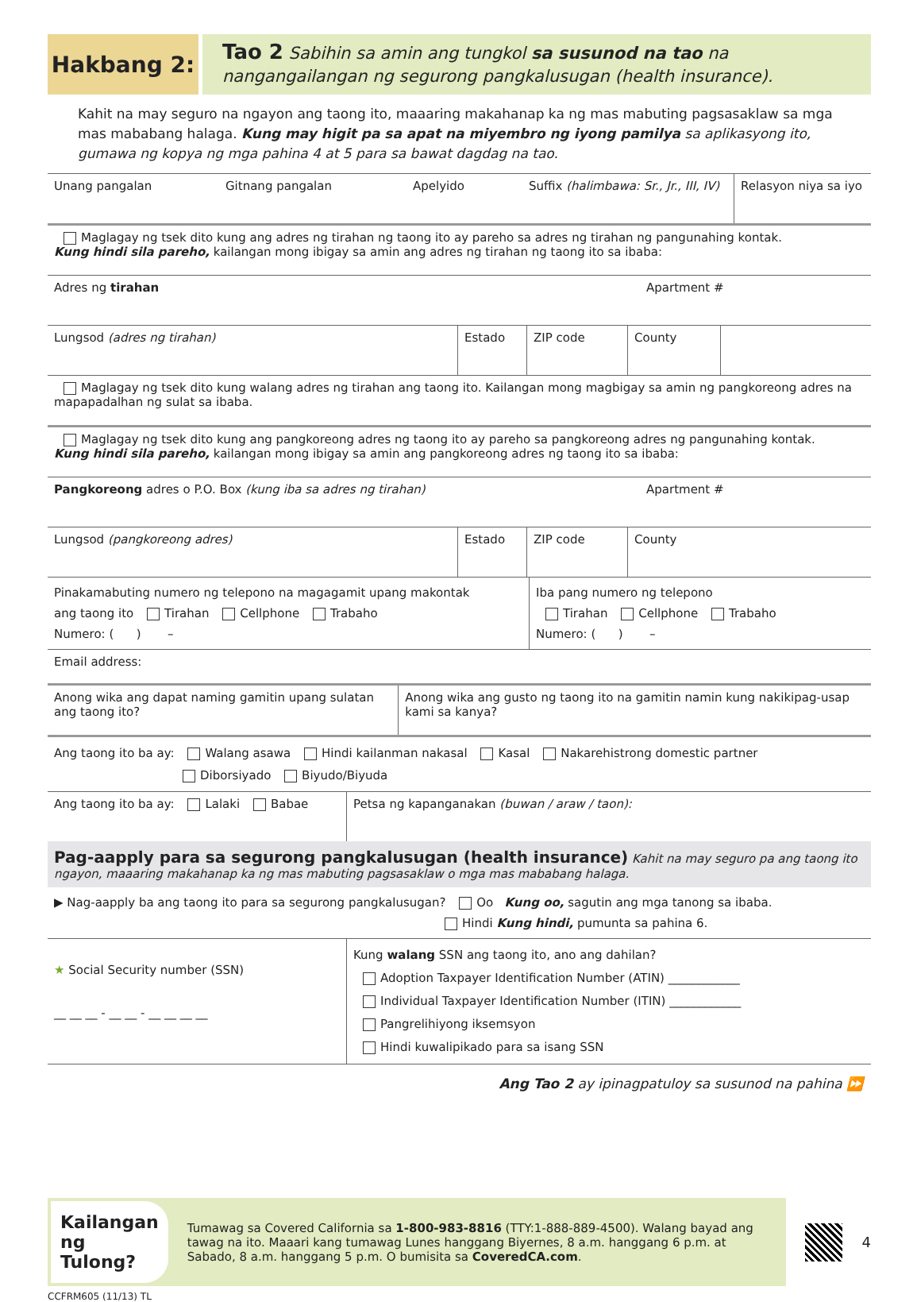Hakbang 2:
Tao 2 Sabihin sa amin ang tungkol sa susunod na tao na nangangailangan ng segurong pangkalusugan (health insurance).
Kahit na may seguro na ngayon ang taong ito, maaaring makahanap ka ng mas mabuting pagsasaklaw sa mga mas mababang halaga. Kung may higit pa sa apat na miyembro ng iyong pamilya sa aplikasyong ito, gumawa ng kopya ng mga pahina 4 at 5 para sa bawat dagdag na tao.
Unang pangalan Gitnang pangalan Apelyido Suffix (halimbawa: Sr., Jr., III, IV)
Relasyon niya sa iyo
Maglagay ng tsek dito kung ang adres ng tirahan ng taong ito ay pareho sa adres ng tirahan ng pangunahing kontak.
Kung hindi sila pareho, kailangan mong ibigay sa amin ang adres ng tirahan ng taong ito sa ibaba:
Adres ng tirahan Apartment #
Lungsod (adres ng tirahan) Estado ZIP code County
Maglagay ng tsek dito kung walang adres ng tirahan ang taong ito. Kailangan mong magbigay sa amin ng pangkoreong adres na mapapadalhan ng sulat sa ibaba.
Maglagay ng tsek dito kung ang pangkoreong adres ng taong ito ay pareho sa pangkoreong adres ng pangunahing kontak.
Kung hindi sila pareho, kailangan mong ibigay sa amin ang pangkoreong adres ng taong ito sa ibaba:
Pangkoreong adres o P.O. Box (kung iba sa adres ng tirahan) Apartment #
Lungsod (pangkoreong adres) Estado ZIP code County
Pinakamabuting numero ng telepono na magagamit upang makontak
ang taong ito Tirahan Cellphone Trabaho
Numero: ( ) –
Iba pang numero ng telepono
Tirahan Cellphone Trabaho
Numero: ( ) –
Email address:
Anong wika ang dapat naming gamitin upang sulatan ang taong ito?
Anong wika ang gusto ng taong ito na gamitin namin kung nakikipag-usap kami sa kanya?
Ang taong ito ba ay: Walang asawa Hindi kailanman nakasal Kasal Nakarehistrong domestic partner
Diborsiyado Biyudo/Biyuda
Ang taong ito ba ay: Lalaki Babae Petsa ng kapanganakan (buwan / araw / taon):
Pag-aapply para sa segurong pangkalusugan (health insurance) Kahit na may seguro pa ang taong ito ngayon, maaaring makahanap ka ng mas mabuting pagsasaklaw o mga mas mababang halaga.
▶ Nag-aapply ba ang taong ito para sa segurong pangkalusugan? Oo Kung oo, sagutin ang mga tanong sa ibaba.
Hindi Kung hindi, pumunta sa pahina 6.
★ Social Security number (SSN)
__ __ __ - __ __ - __ __ __ __
Kung walang SSN ang taong ito, ano ang dahilan?
Adoption Taxpayer Identification Number (ATIN) ____________
Individual Taxpayer Identification Number (ITIN) ____________
Pangrelihiyong iksemsyon
Hindi kuwalipikado para sa isang SSN
Ang Tao 2 ay ipinagpatuloy sa susunod na pahina ⏩
Kailangan ng Tulong?
Tumawag sa Covered California sa 1-800-983-8816 (TTY:1-888-889-4500). Walang bayad ang tawag na ito. Maaari kang tumawag Lunes hanggang Biyernes, 8 a.m. hanggang 6 p.m. at Sabado, 8 a.m. hanggang 5 p.m. O bumisita sa CoveredCA.com.
4
CCFRM605 (11/13) TL